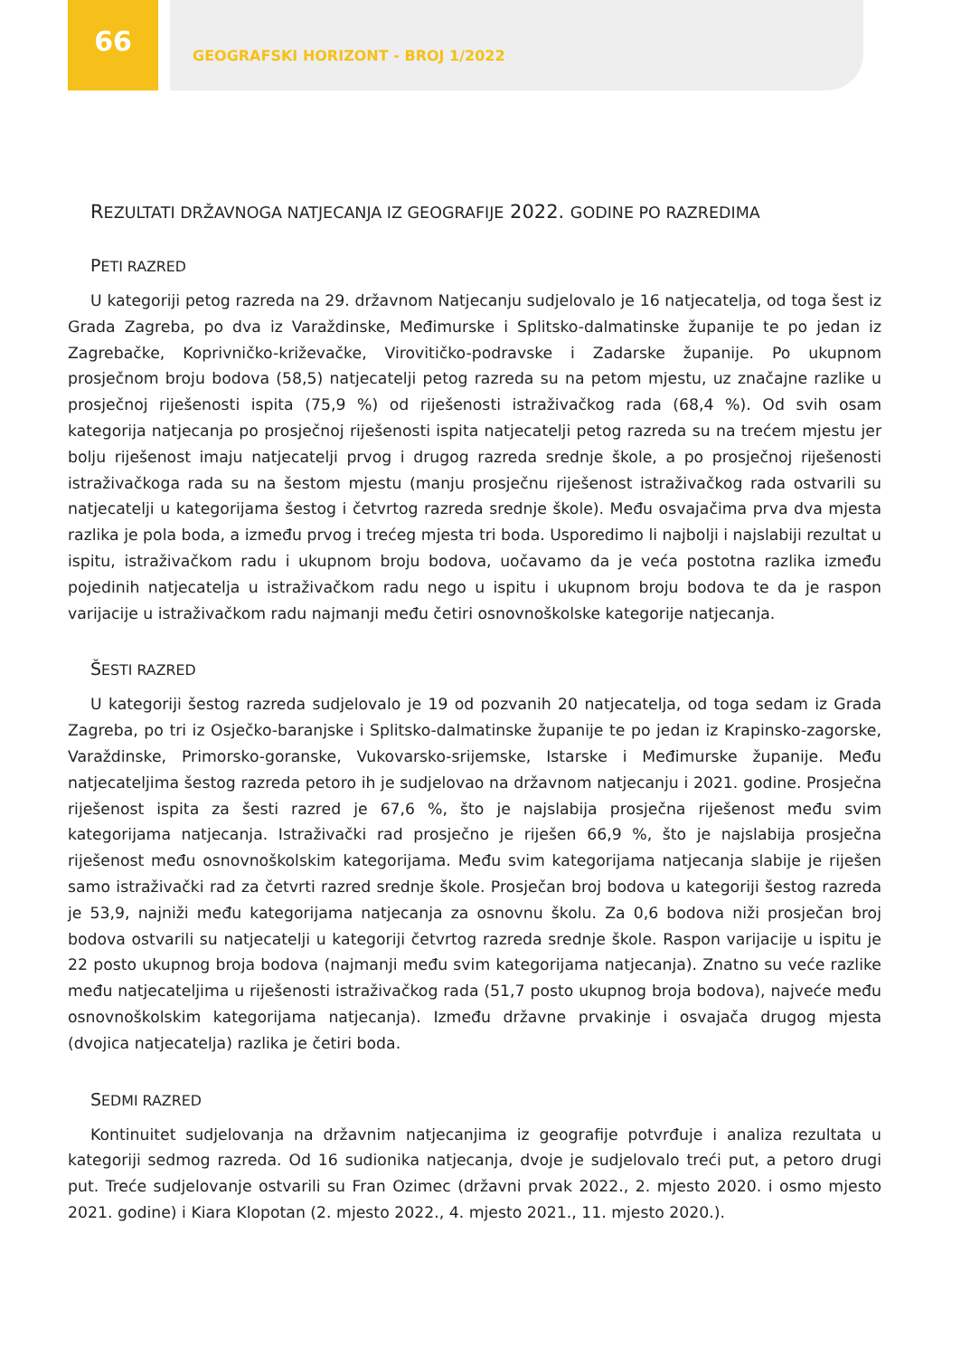66
GEOGRAFSKI HORIZONT - BROJ 1/2022
REZULTATI DRŽAVNOGA NATJECANJA IZ GEOGRAFIJE 2022. GODINE PO RAZREDIMA
PETI RAZRED
U kategoriji petog razreda na 29. državnom Natjecanju sudjelovalo je 16 natjecatelja, od toga šest iz Grada Zagreba, po dva iz Varaždinske, Međimurske i Splitsko-dalmatinske županije te po jedan iz Zagrebačke, Koprivničko-križevačke, Virovitičko-podravske i Zadarske županije. Po ukupnom prosječnom broju bodova (58,5) natjecatelji petog razreda su na petom mjestu, uz značajne razlike u prosječnoj riješenosti ispita (75,9 %) od riješenosti istraživačkog rada (68,4 %). Od svih osam kategorija natjecanja po prosječnoj riješenosti ispita natjecatelji petog razreda su na trećem mjestu jer bolju riješenost imaju natjecatelji prvog i drugog razreda srednje škole, a po prosječnoj riješenosti istraživačkoga rada su na šestom mjestu (manju prosječnu riješenost istraživačkog rada ostvarili su natjecatelji u kategorijama šestog i četvrtog razreda srednje škole). Među osvajačima prva dva mjesta razlika je pola boda, a između prvog i trećeg mjesta tri boda. Usporedimo li najbolji i najslabiji rezultat u ispitu, istraživačkom radu i ukupnom broju bodova, uočavamo da je veća postotna razlika između pojedinih natjecatelja u istraživačkom radu nego u ispitu i ukupnom broju bodova te da je raspon varijacije u istraživačkom radu najmanji među četiri osnovnoškolske kategorije natjecanja.
ŠESTI RAZRED
U kategoriji šestog razreda sudjelovalo je 19 od pozvanih 20 natjecatelja, od toga sedam iz Grada Zagreba, po tri iz Osječko-baranjske i Splitsko-dalmatinske županije te po jedan iz Krapinsko-zagorske, Varaždinske, Primorsko-goranske, Vukovarsko-srijemske, Istarske i Međimurske županije. Među natjecateljima šestog razreda petoro ih je sudjelovao na državnom natjecanju i 2021. godine. Prosječna riješenost ispita za šesti razred je 67,6 %, što je najslabija prosječna riješenost među svim kategorijama natjecanja. Istraživački rad prosječno je riješen 66,9 %, što je najslabija prosječna riješenost među osnovnoškolskim kategorijama. Među svim kategorijama natjecanja slabije je riješen samo istraživački rad za četvrti razred srednje škole. Prosječan broj bodova u kategoriji šestog razreda je 53,9, najniži među kategorijama natjecanja za osnovnu školu. Za 0,6 bodova niži prosječan broj bodova ostvarili su natjecatelji u kategoriji četvrtog razreda srednje škole. Raspon varijacije u ispitu je 22 posto ukupnog broja bodova (najmanji među svim kategorijama natjecanja). Znatno su veće razlike među natjecateljima u riješenosti istraživačkog rada (51,7 posto ukupnog broja bodova), najveće među osnovnoškolskim kategorijama natjecanja). Između državne prvakinje i osvajača drugog mjesta (dvojica natjecatelja) razlika je četiri boda.
SEDMI RAZRED
Kontinuitet sudjelovanja na državnim natjecanjima iz geografije potvrđuje i analiza rezultata u kategoriji sedmog razreda. Od 16 sudionika natjecanja, dvoje je sudjelovalo treći put, a petoro drugi put. Treće sudjelovanje ostvarili su Fran Ozimec (državni prvak 2022., 2. mjesto 2020. i osmo mjesto 2021. godine) i Kiara Klopotan (2. mjesto 2022., 4. mjesto 2021., 11. mjesto 2020.).